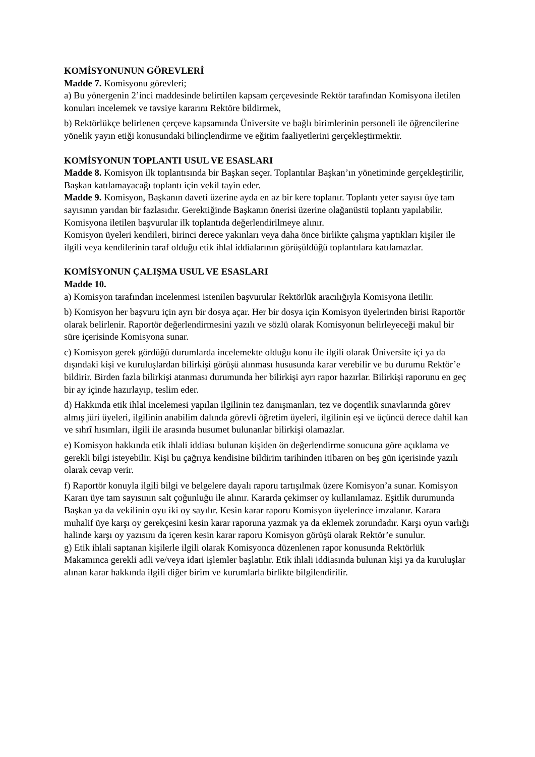KOMİSYONUNUN GÖREVLERİ
Madde 7. Komisyonu görevleri;
a) Bu yönergenin 2’inci maddesinde belirtilen kapsam çerçevesinde Rektör tarafından Komisyona iletilen konuları incelemek ve tavsiye kararını Rektöre bildirmek,
b) Rektörlükçe belirlenen çerçeve kapsamında Üniversite ve bağlı birimlerinin personeli ile öğrencilerine yönelik yayın etiği konusundaki bilinçlendirme ve eğitim faaliyetlerini gerçekleştirmektir.
KOMİSYONUN TOPLANTI USUL VE ESASLARI
Madde 8. Komisyon ilk toplantısında bir Başkan seçer. Toplantılar Başkan’ın yönetiminde gerçekleştirilir, Başkan katılamayacağı toplantı için vekil tayin eder.
Madde 9. Komisyon, Başkanın daveti üzerine ayda en az bir kere toplanır. Toplantı yeter sayısı üye tam sayısının yarıdan bir fazlasıdır. Gerektiğinde Başkanın önerisi üzerine olağanüstü toplantı yapılabilir. Komisyona iletilen başvurular ilk toplantıda değerlendirilmeye alınır.
Komisyon üyeleri kendileri, birinci derece yakınları veya daha önce birlikte çalışma yaptıkları kişiler ile ilgili veya kendilerinin taraf olduğu etik ihlal iddialarının görüşüldüğü toplantılara katılamazlar.
KOMİSYONUN ÇALIŞMA USUL VE ESASLARI
Madde 10.
a) Komisyon tarafından incelenmesi istenilen başvurular Rektörlük aracılığıyla Komisyona iletilir.
b) Komisyon her başvuru için ayrı bir dosya açar. Her bir dosya için Komisyon üyelerinden birisi Raportör olarak belirlenir. Raportör değerlendirmesini yazılı ve sözlü olarak Komisyonun belirleyeceği makul bir süre içerisinde Komisyona sunar.
c) Komisyon gerek gördüğü durumlarda incelemekte olduğu konu ile ilgili olarak Üniversite içi ya da dışındaki kişi ve kuruluşlardan bilirkişi görüşü alınması hususunda karar verebilir ve bu durumu Rektör’e bildirir. Birden fazla bilirkişi atanması durumunda her bilirkişi ayrı rapor hazırlar. Bilirkişi raporunu en geç bir ay içinde hazırlayıp, teslim eder.
d) Hakkında etik ihlal incelemesi yapılan ilgilinin tez danışmanları, tez ve doçentlik sınavlarında görev almış jüri üyeleri, ilgilinin anabilim dalında görevli öğretim üyeleri, ilgilinin eşi ve üçüncü derece dahil kan ve sıhrî hısımları, ilgili ile arasında husumet bulunanlar bilirkişi olamazlar.
e) Komisyon hakkında etik ihlali iddiası bulunan kişiden ön değerlendirme sonucuna göre açıklama ve gerekli bilgi isteyebilir. Kişi bu çağrıya kendisine bildirim tarihinden itibaren on beş gün içerisinde yazılı olarak cevap verir.
f) Raportör konuyla ilgili bilgi ve belgelere dayalı raporu tartışılmak üzere Komisyon’a sunar. Komisyon Kararı üye tam sayısının salt çoğunluğu ile alınır. Kararda çekimser oy kullanılamaz. Eşitlik durumunda Başkan ya da vekilinin oyu iki oy sayılır. Kesin karar raporu Komisyon üyelerince imzalanır. Karara muhalif üye karşı oy gerekçesini kesin karar raporuna yazmak ya da eklemek zorundadır. Karşı oyun varlığı halinde karşı oy yazısını da içeren kesin karar raporu Komisyon görüşü olarak Rektör’e sunulur.
g) Etik ihlali saptanan kişilerle ilgili olarak Komisyonca düzenlenen rapor konusunda Rektörlük Makamınca gerekli adli ve/veya idari işlemler başlatılır. Etik ihlali iddiasında bulunan kişi ya da kuruluşlar alınan karar hakkında ilgili diğer birim ve kurumlarla birlikte bilgilendirilir.